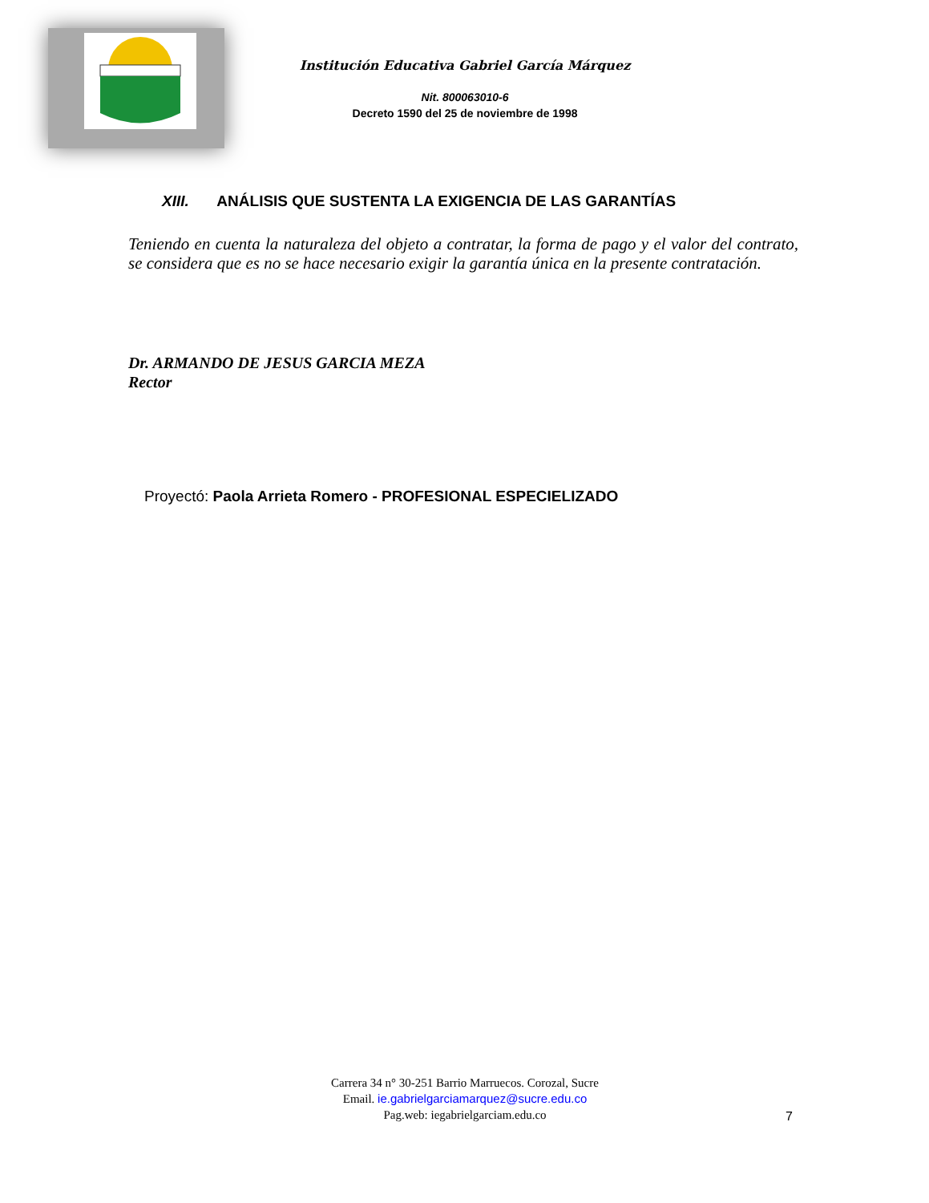Institución Educativa Gabriel García Márquez
Nit. 800063010-6
Decreto 1590 del 25 de noviembre de 1998
XIII. ANÁLISIS QUE SUSTENTA LA EXIGENCIA DE LAS GARANTÍAS
Teniendo en cuenta la naturaleza del objeto a contratar, la forma de pago y el valor del contrato, se considera que es no se hace necesario exigir la garantía única en la presente contratación.
Dr. ARMANDO DE JESUS GARCIA MEZA
Rector
Proyectó: Paola Arrieta Romero - PROFESIONAL ESPECIELIZADO
Carrera 34 n° 30-251 Barrio Marruecos. Corozal, Sucre
Email. ie.gabrielgarciamarquez@sucre.edu.co
Pag.web: iegabrielgarciam.edu.co
7